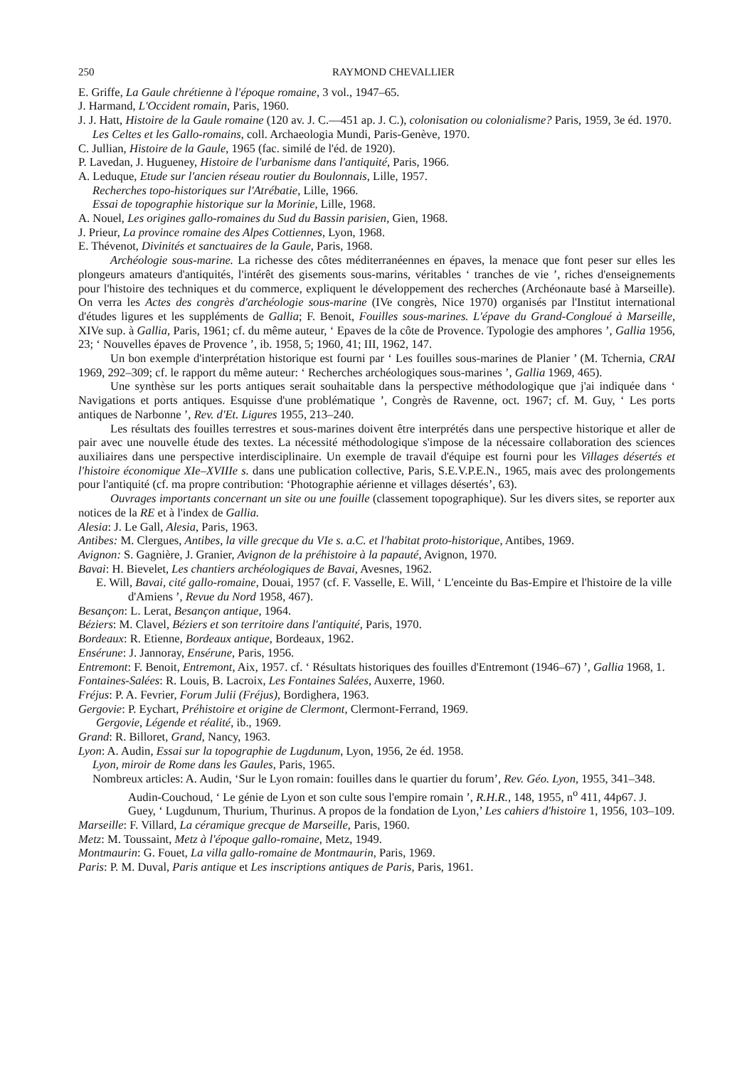250 RAYMOND CHEVALLIER
E. Griffe, La Gaule chrétienne à l'époque romaine, 3 vol., 1947–65.
J. Harmand, L'Occident romain, Paris, 1960.
J. J. Hatt, Histoire de la Gaule romaine (120 av. J. C.—451 ap. J. C.), colonisation ou colonialisme? Paris, 1959, 3e éd. 1970.
Les Celtes et les Gallo-romains, coll. Archaeologia Mundi, Paris-Genève, 1970.
C. Jullian, Histoire de la Gaule, 1965 (fac. similé de l'éd. de 1920).
P. Lavedan, J. Hugueney, Histoire de l'urbanisme dans l'antiquité, Paris, 1966.
A. Leduque, Etude sur l'ancien réseau routier du Boulonnais, Lille, 1957.
Recherches topo-historiques sur l'Atrébatie, Lille, 1966.
Essai de topographie historique sur la Morinie, Lille, 1968.
A. Nouel, Les origines gallo-romaines du Sud du Bassin parisien, Gien, 1968.
J. Prieur, La province romaine des Alpes Cottiennes, Lyon, 1968.
E. Thévenot, Divinités et sanctuaires de la Gaule, Paris, 1968.
Archéologie sous-marine. La richesse des côtes méditerranéennes en épaves, la menace que font peser sur elles les plongeurs amateurs d'antiquités, l'intérêt des gisements sous-marins, véritables ‘ tranches de vie ’, riches d'enseignements pour l'histoire des techniques et du commerce, expliquent le développement des recherches (Archéonaute basé à Marseille). On verra les Actes des congrès d'archéologie sous-marine (IVe congrès, Nice 1970) organisés par l'Institut international d'études ligures et les suppléments de Gallia; F. Benoit, Fouilles sous-marines. L'épave du Grand-Congloué à Marseille, XIVe sup. à Gallia, Paris, 1961; cf. du même auteur, ‘ Epaves de la côte de Provence. Typologie des amphores ’, Gallia 1956, 23; ‘ Nouvelles épaves de Provence ’, ib. 1958, 5; 1960, 41; III, 1962, 147.
Un bon exemple d'interprétation historique est fourni par ‘ Les fouilles sous-marines de Planier ’ (M. Tchernia, CRAI 1969, 292–309; cf. le rapport du même auteur: ‘ Recherches archéologiques sous-marines ’, Gallia 1969, 465).
Une synthèse sur les ports antiques serait souhaitable dans la perspective méthodologique que j'ai indiquée dans ‘ Navigations et ports antiques. Esquisse d'une problématique ’, Congrès de Ravenne, oct. 1967; cf. M. Guy, ‘ Les ports antiques de Narbonne ’, Rev. d'Et. Ligures 1955, 213–240.
Les résultats des fouilles terrestres et sous-marines doivent être interprétés dans une perspective historique et aller de pair avec une nouvelle étude des textes. La nécessité méthodologique s'impose de la nécessaire collaboration des sciences auxiliaires dans une perspective interdisciplinaire. Un exemple de travail d'équipe est fourni pour les Villages désertés et l'histoire économique XIe–XVIIIe s. dans une publication collective, Paris, S.E.V.P.E.N., 1965, mais avec des prolongements pour l'antiquité (cf. ma propre contribution: ‘Photographie aérienne et villages désertés’, 63).
Ouvrages importants concernant un site ou une fouille (classement topographique). Sur les divers sites, se reporter aux notices de la RE et à l'index de Gallia.
Alesia: J. Le Gall, Alesia, Paris, 1963.
Antibes: M. Clergues, Antibes, la ville grecque du VIe s. a.C. et l'habitat proto-historique, Antibes, 1969.
Avignon: S. Gagnière, J. Granier, Avignon de la préhistoire à la papauté, Avignon, 1970.
Bavai: H. Bievelet, Les chantiers archéologiques de Bavai, Avesnes, 1962.
E. Will, Bavai, cité gallo-romaine, Douai, 1957 (cf. F. Vasselle, E. Will, ‘ L'enceinte du Bas-Empire et l'histoire de la ville d'Amiens ’, Revue du Nord 1958, 467).
Besançon: L. Lerat, Besançon antique, 1964.
Béziers: M. Clavel, Béziers et son territoire dans l'antiquité, Paris, 1970.
Bordeaux: R. Etienne, Bordeaux antique, Bordeaux, 1962.
Ensérune: J. Jannoray, Ensérune, Paris, 1956.
Entremont: F. Benoit, Entremont, Aix, 1957. cf. ‘ Résultats historiques des fouilles d'Entremont (1946–67) ’, Gallia 1968, 1.
Fontaines-Salées: R. Louis, B. Lacroix, Les Fontaines Salées, Auxerre, 1960.
Fréjus: P. A. Fevrier, Forum Julii (Fréjus), Bordighera, 1963.
Gergovie: P. Eychart, Préhistoire et origine de Clermont, Clermont-Ferrand, 1969.
Gergovie, Légende et réalité, ib., 1969.
Grand: R. Billoret, Grand, Nancy, 1963.
Lyon: A. Audin, Essai sur la topographie de Lugdunum, Lyon, 1956, 2e éd. 1958.
Lyon, miroir de Rome dans les Gaules, Paris, 1965.
Nombreux articles: A. Audin, ‘Sur le Lyon romain: fouilles dans le quartier du forum’, Rev. Géo. Lyon, 1955, 341–348. Audin-Couchoud, ‘ Le génie de Lyon et son culte sous l'empire romain ’, R.H.R., 148, 1955, n<sup>o</sup> 411, 44p67. J. Guey, ‘ Lugdunum, Thurium, Thurinus. A propos de la fondation de Lyon,’ Les cahiers d'histoire 1, 1956, 103–109.
Marseille: F. Villard, La céramique grecque de Marseille, Paris, 1960.
Metz: M. Toussaint, Metz à l'époque gallo-romaine, Metz, 1949.
Montmaurin: G. Fouet, La villa gallo-romaine de Montmaurin, Paris, 1969.
Paris: P. M. Duval, Paris antique et Les inscriptions antiques de Paris, Paris, 1961.